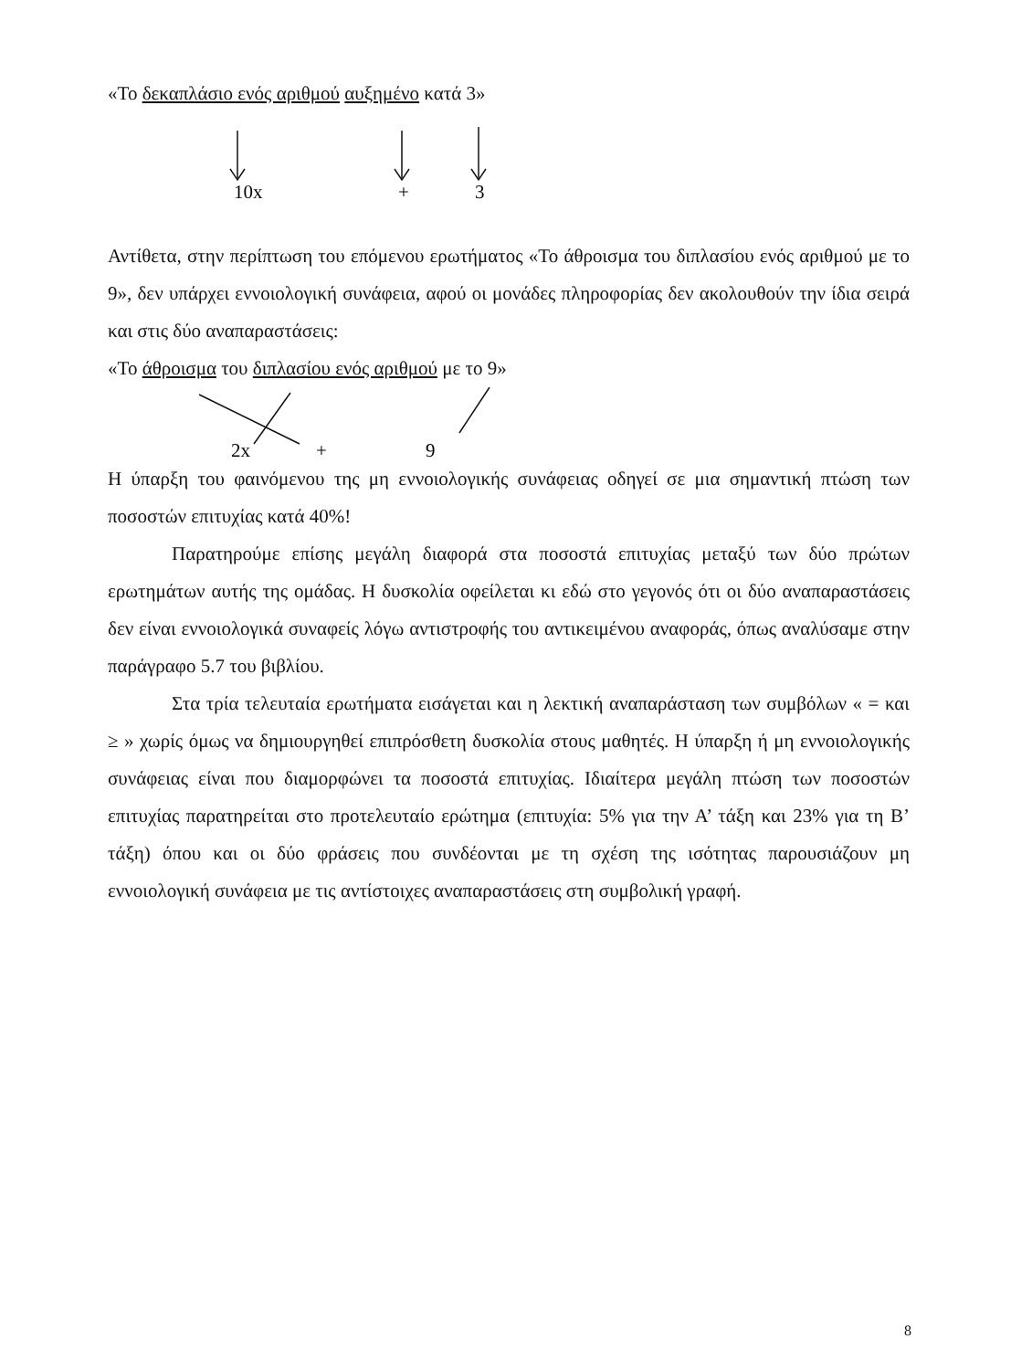«Το δεκαπλάσιο ενός αριθμού αυξημένο κατά 3»
10x
+
3
Αντίθετα, στην περίπτωση του επόμενου ερωτήματος «Το άθροισμα του διπλασίου ενός αριθμού με το 9», δεν υπάρχει εννοιολογική συνάφεια, αφού οι μονάδες πληροφορίας δεν ακολουθούν την ίδια σειρά και στις δύο αναπαραστάσεις:
«Το άθροισμα του διπλασίου ενός αριθμού με το 9»
2x
+
9
Η ύπαρξη του φαινόμενου της μη εννοιολογικής συνάφειας οδηγεί σε μια σημαντική πτώση των ποσοστών επιτυχίας κατά 40%!
Παρατηρούμε επίσης μεγάλη διαφορά στα ποσοστά επιτυχίας μεταξύ των δύο πρώτων ερωτημάτων αυτής της ομάδας. Η δυσκολία οφείλεται κι εδώ στο γεγονός ότι οι δύο αναπαραστάσεις δεν είναι εννοιολογικά συναφείς λόγω αντιστροφής του αντικειμένου αναφοράς, όπως αναλύσαμε στην παράγραφο 5.7 του βιβλίου.
Στα τρία τελευταία ερωτήματα εισάγεται και η λεκτική αναπαράσταση των συμβόλων « = και ≥ » χωρίς όμως να δημιουργηθεί επιπρόσθετη δυσκολία στους μαθητές. Η ύπαρξη ή μη εννοιολογικής συνάφειας είναι που διαμορφώνει τα ποσοστά επιτυχίας. Ιδιαίτερα μεγάλη πτώση των ποσοστών επιτυχίας παρατηρείται στο προτελευταίο ερώτημα (επιτυχία: 5% για την Α’ τάξη και 23% για τη Β’ τάξη) όπου και οι δύο φράσεις που συνδέονται με τη σχέση της ισότητας παρουσιάζουν μη εννοιολογική συνάφεια με τις αντίστοιχες αναπαραστάσεις στη συμβολική γραφή.
8